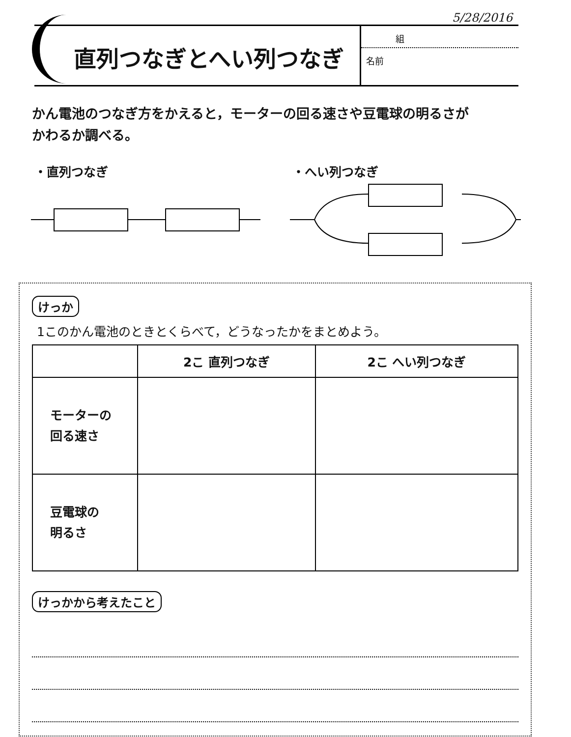5/28/2016
直列つなぎとへい列つなぎ
組
名前
かん電池のつなぎ方をかえると，モーターの回る速さや豆電球の明るさが
かわるか調べる。
・直列つなぎ ・へい列つなぎ
けっか
1このかん電池のときとくらべて，どうなったかをまとめよう。
| | 2こ 直列つなぎ | 2こ へい列つなぎ |
| --- | --- | --- |
| モーターの 回る速さ | | |
| 豆電球の 明るさ | | |
けっかから考えたこと